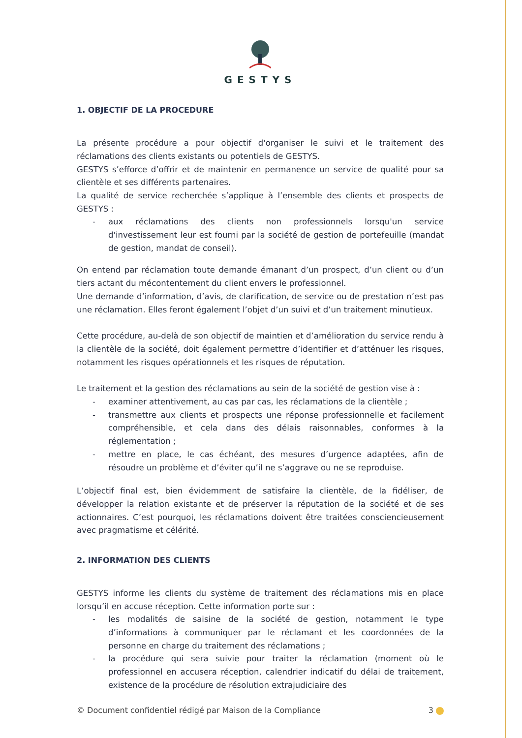GESTYS
1. OBJECTIF DE LA PROCEDURE
La présente procédure a pour objectif d'organiser le suivi et le traitement des réclamations des clients existants ou potentiels de GESTYS.
GESTYS s’efforce d’offrir et de maintenir en permanence un service de qualité pour sa clientèle et ses différents partenaires.
La qualité de service recherchée s’applique à l’ensemble des clients et prospects de GESTYS :
- aux réclamations des clients non professionnels lorsqu'un service d'investissement leur est fourni par la société de gestion de portefeuille (mandat de gestion, mandat de conseil).
On entend par réclamation toute demande émanant d’un prospect, d’un client ou d’un tiers actant du mécontentement du client envers le professionnel.
Une demande d’information, d’avis, de clarification, de service ou de prestation n’est pas une réclamation. Elles feront également l’objet d’un suivi et d’un traitement minutieux.
Cette procédure, au-delà de son objectif de maintien et d’amélioration du service rendu à la clientèle de la société, doit également permettre d’identifier et d’atténuer les risques, notamment les risques opérationnels et les risques de réputation.
Le traitement et la gestion des réclamations au sein de la société de gestion vise à :
- examiner attentivement, au cas par cas, les réclamations de la clientèle ;
- transmettre aux clients et prospects une réponse professionnelle et facilement compréhensible, et cela dans des délais raisonnables, conformes à la réglementation ;
- mettre en place, le cas échéant, des mesures d’urgence adaptées, afin de résoudre un problème et d’éviter qu’il ne s’aggrave ou ne se reproduise.
L’objectif final est, bien évidemment de satisfaire la clientèle, de la fidéliser, de développer la relation existante et de préserver la réputation de la société et de ses actionnaires. C’est pourquoi, les réclamations doivent être traitées consciencieusement avec pragmatisme et célérité.
2. INFORMATION DES CLIENTS
GESTYS informe les clients du système de traitement des réclamations mis en place lorsqu’il en accuse réception. Cette information porte sur :
- les modalités de saisine de la société de gestion, notamment le type d’informations à communiquer par le réclamant et les coordonnées de la personne en charge du traitement des réclamations ;
- la procédure qui sera suivie pour traiter la réclamation (moment où le professionnel en accusera réception, calendrier indicatif du délai de traitement, existence de la procédure de résolution extrajudiciaire des
© Document confidentiel rédigé par Maison de la Compliance 3